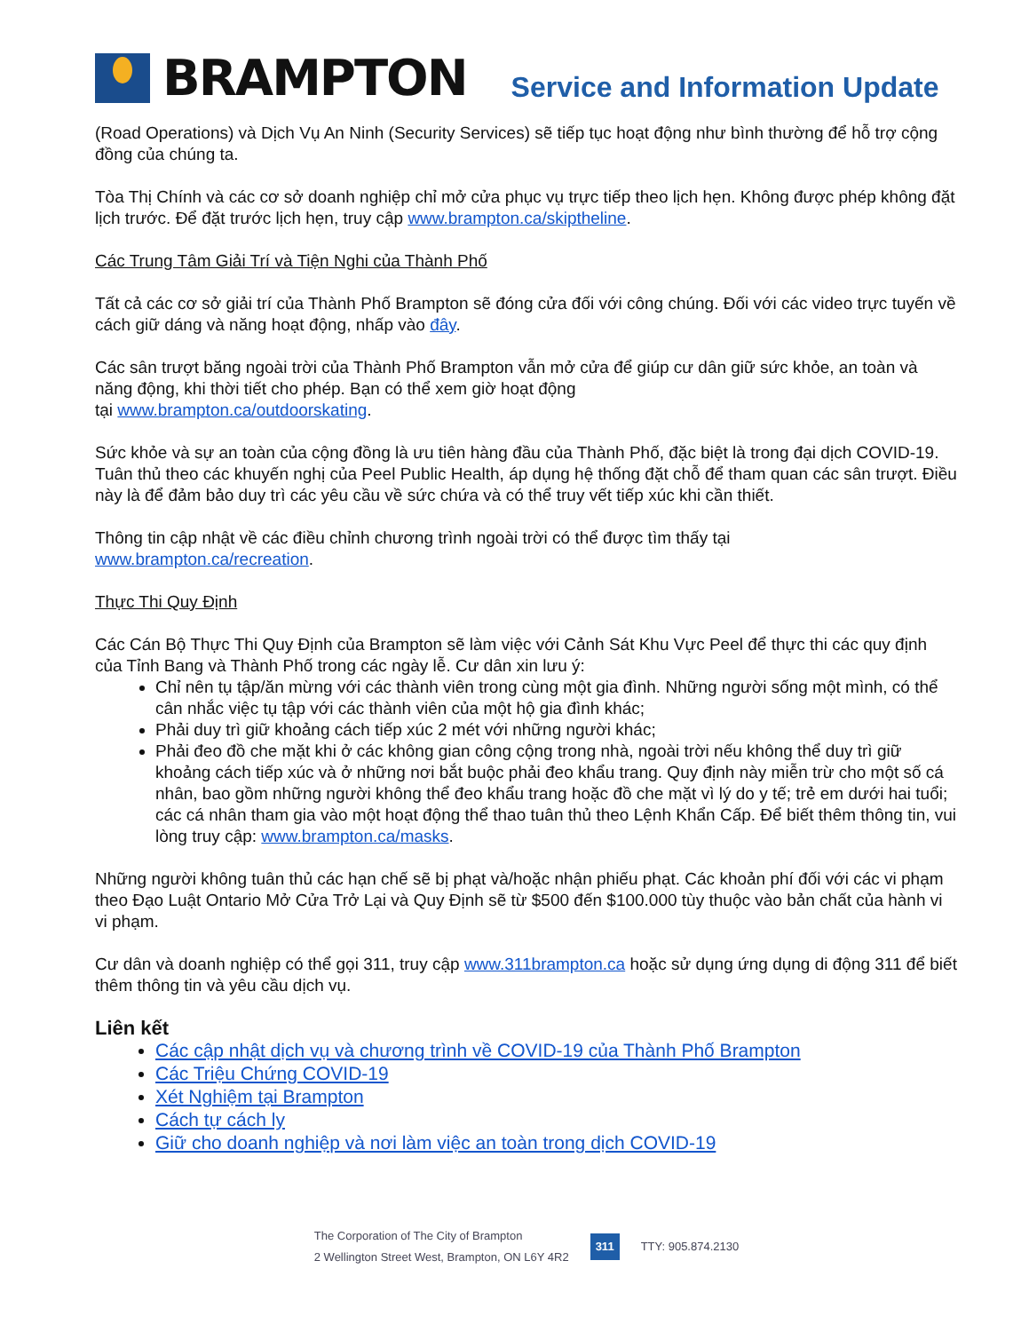BRAMPTON
Service and Information Update
(Road Operations) và Dịch Vụ An Ninh (Security Services) sẽ tiếp tục hoạt động như bình thường để hỗ trợ cộng đồng của chúng ta.
Tòa Thị Chính và các cơ sở doanh nghiệp chỉ mở cửa phục vụ trực tiếp theo lịch hẹn. Không được phép không đặt lịch trước. Để đặt trước lịch hẹn, truy cập www.brampton.ca/skiptheline.
Các Trung Tâm Giải Trí và Tiện Nghi của Thành Phố
Tất cả các cơ sở giải trí của Thành Phố Brampton sẽ đóng cửa đối với công chúng. Đối với các video trực tuyến về cách giữ dáng và năng hoạt động, nhấp vào đây.
Các sân trượt băng ngoài trời của Thành Phố Brampton vẫn mở cửa để giúp cư dân giữ sức khỏe, an toàn và năng động, khi thời tiết cho phép. Bạn có thể xem giờ hoạt động
tại www.brampton.ca/outdoorskating.
Sức khỏe và sự an toàn của cộng đồng là ưu tiên hàng đầu của Thành Phố, đặc biệt là trong đại dịch COVID-19. Tuân thủ theo các khuyến nghị của Peel Public Health, áp dụng hệ thống đặt chỗ để tham quan các sân trượt. Điều này là để đảm bảo duy trì các yêu cầu về sức chứa và có thể truy vết tiếp xúc khi cần thiết.
Thông tin cập nhật về các điều chỉnh chương trình ngoài trời có thể được tìm thấy tại
www.brampton.ca/recreation.
Thực Thi Quy Định
Các Cán Bộ Thực Thi Quy Định của Brampton sẽ làm việc với Cảnh Sát Khu Vực Peel để thực thi các quy định của Tỉnh Bang và Thành Phố trong các ngày lễ. Cư dân xin lưu ý:
Chỉ nên tụ tập/ăn mừng với các thành viên trong cùng một gia đình. Những người sống một mình, có thể cân nhắc việc tụ tập với các thành viên của một hộ gia đình khác;
Phải duy trì giữ khoảng cách tiếp xúc 2 mét với những người khác;
Phải đeo đồ che mặt khi ở các không gian công cộng trong nhà, ngoài trời nếu không thể duy trì giữ khoảng cách tiếp xúc và ở những nơi bắt buộc phải đeo khẩu trang. Quy định này miễn trừ cho một số cá nhân, bao gồm những người không thể đeo khẩu trang hoặc đồ che mặt vì lý do y tế; trẻ em dưới hai tuổi; các cá nhân tham gia vào một hoạt động thể thao tuân thủ theo Lệnh Khẩn Cấp. Để biết thêm thông tin, vui lòng truy cập: www.brampton.ca/masks.
Những người không tuân thủ các hạn chế sẽ bị phạt và/hoặc nhận phiếu phạt. Các khoản phí đối với các vi phạm theo Đạo Luật Ontario Mở Cửa Trở Lại và Quy Định sẽ từ $500 đến $100.000 tùy thuộc vào bản chất của hành vi vi phạm.
Cư dân và doanh nghiệp có thể gọi 311, truy cập www.311brampton.ca hoặc sử dụng ứng dụng di động 311 để biết thêm thông tin và yêu cầu dịch vụ.
Liên kết
Các cập nhật dịch vụ và chương trình về COVID-19 của Thành Phố Brampton
Các Triệu Chứng COVID-19
Xét Nghiệm tại Brampton
Cách tự cách ly
Giữ cho doanh nghiệp và nơi làm việc an toàn trong dịch COVID-19
The Corporation of The City of Brampton
2 Wellington Street West, Brampton, ON L6Y 4R2
311
TTY: 905.874.2130